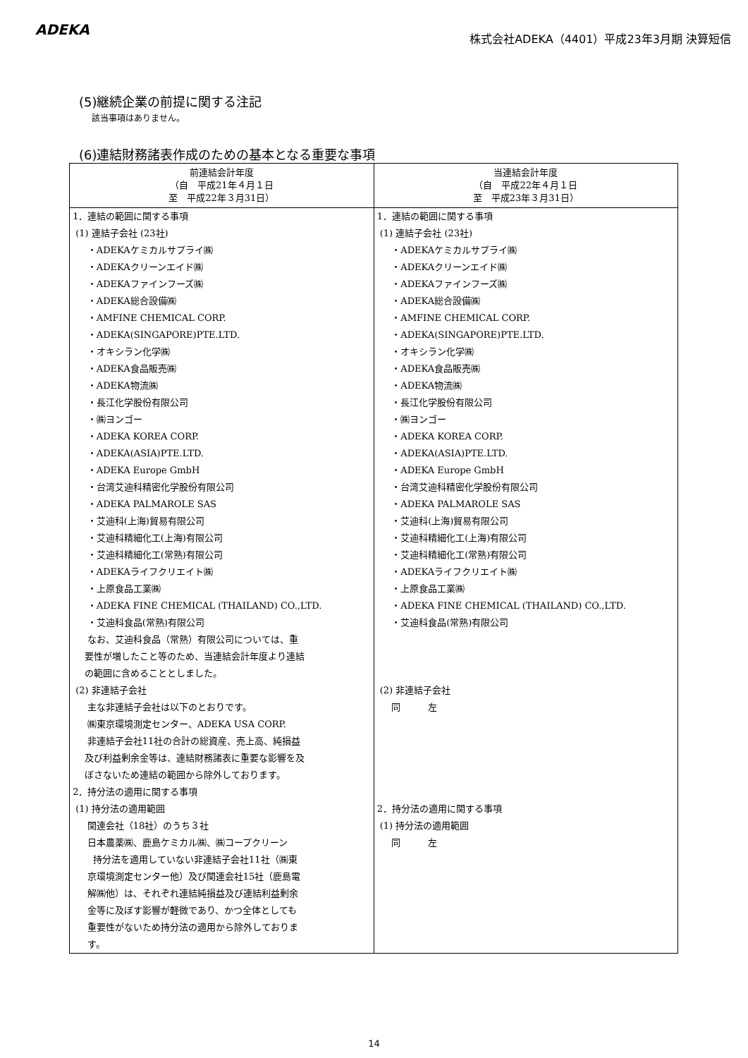ADEKA
株式会社ADEKA（4401）平成23年3月期 決算短信
(5)継続企業の前提に関する注記
該当事項はありません。
(6)連結財務諸表作成のための基本となる重要な事項
| 前連結会計年度 （自 平成21年４月１日 至 平成22年３月31日） | 当連結会計年度 （自 平成22年４月１日 至 平成23年３月31日） |
| --- | --- |
| 1．連結の範囲に関する事項 (1) 連結子会社 (23社) ・ADEKAケミカルサプライ㈱ ・ADEKAクリーンエイド㈱ ・ADEKAファインフーズ㈱ ・ADEKA総合設備㈱ ・AMFINE CHEMICAL CORP. ・ADEKA(SINGAPORE)PTE.LTD. ・オキシラン化学㈱ ・ADEKA食品販売㈱ ・ADEKA物流㈱ ・長江化学股份有限公司 ・㈱ヨンゴー ・ADEKA KOREA CORP. ・ADEKA(ASIA)PTE.LTD. ・ADEKA Europe GmbH ・台湾艾迪科精密化学股份有限公司 ・ADEKA PALMAROLE SAS ・艾迪科(上海)貿易有限公司 ・艾迪科精細化工(上海)有限公司 ・艾迪科精細化工(常熟)有限公司 ・ADEKAライフクリエイト㈱ ・上原食品工業㈱ ・ADEKA FINE CHEMICAL (THAILAND) CO.,LTD. ・艾迪科食品(常熟)有限公司 なお、艾迪科食品（常熟）有限公司については、重 要性が増したこと等のため、当連結会計年度より連結 の範囲に含めることとしました。 (2) 非連結子会社 主な非連結子会社は以下のとおりです。 ㈱東京環境測定センター、ADEKA USA CORP. 非連結子会社11社の合計の総資産、売上高、純損益 及び利益剰余金等は、連結財務諸表に重要な影響を及 ぼさないため連結の範囲から除外しております。 2．持分法の適用に関する事項 (1) 持分法の適用範囲 関連会社（18社）のうち３社 日本農薬㈱、鹿島ケミカル㈱、㈱コープクリーン 持分法を適用していない非連結子会社11社（㈱東 京環境測定センター他）及び関連会社15社（鹿島電 解㈱他）は、それぞれ連結純損益及び連結利益剰余 金等に及ぼす影響が軽微であり、かつ全体としても 重要性がないため持分法の適用から除外しておりま す。 | 1．連結の範囲に関する事項 (1) 連結子会社 (23社) ・ADEKAケミカルサプライ㈱ ・ADEKAクリーンエイド㈱ ・ADEKAファインフーズ㈱ ・ADEKA総合設備㈱ ・AMFINE CHEMICAL CORP. ・ADEKA(SINGAPORE)PTE.LTD. ・オキシラン化学㈱ ・ADEKA食品販売㈱ ・ADEKA物流㈱ ・長江化学股份有限公司 ・㈱ヨンゴー ・ADEKA KOREA CORP. ・ADEKA(ASIA)PTE.LTD. ・ADEKA Europe GmbH ・台湾艾迪科精密化学股份有限公司 ・ADEKA PALMAROLE SAS ・艾迪科(上海)貿易有限公司 ・艾迪科精細化工(上海)有限公司 ・艾迪科精細化工(常熟)有限公司 ・ADEKAライフクリエイト㈱ ・上原食品工業㈱ ・ADEKA FINE CHEMICAL (THAILAND) CO.,LTD. ・艾迪科食品(常熟)有限公司 (2) 非連結子会社 同 左 2．持分法の適用に関する事項 (1) 持分法の適用範囲 同 左 |
14